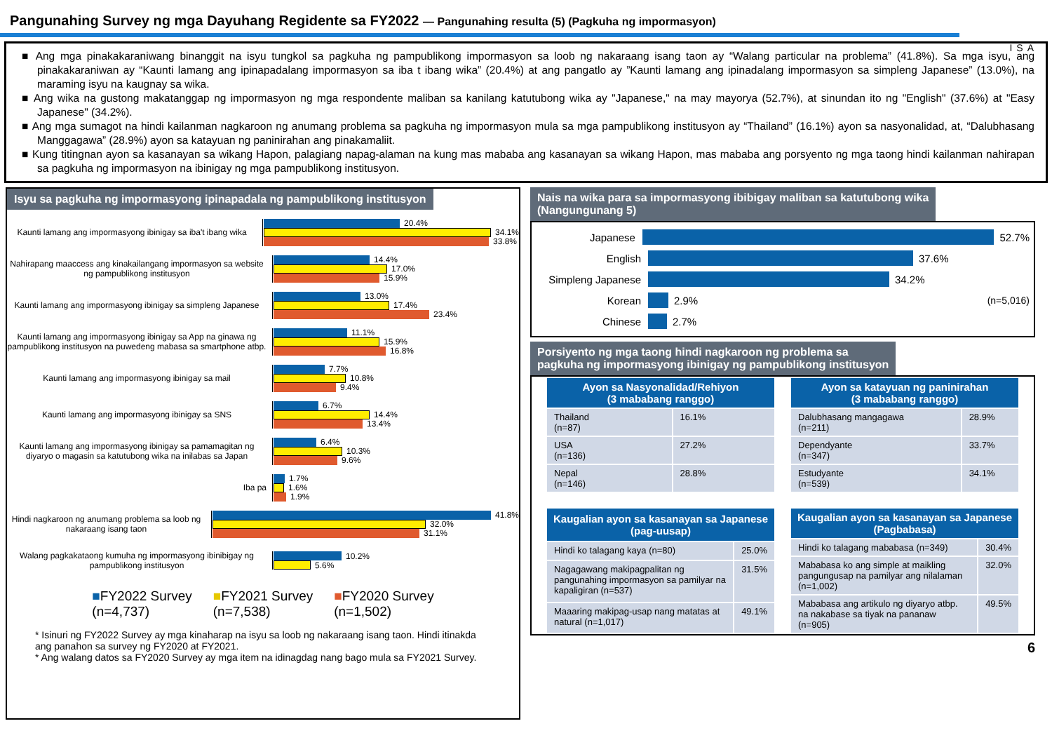Pangunahing Survey ng mga Dayuhang Regidente sa FY2022 — Pangunahing resulta (5) (Pagkuha ng impormasyon)
ISA
■ Ang mga pinakakaraniwang binanggit na isyu tungkol sa pagkuha ng pampublikong impormasyon sa loob ng nakaraang isang taon ay “Walang particular na problema” (41.8%). Sa mga isyu, ang pinakakaraniwan ay “Kaunti lamang ang ipinapadalang impormasyon sa iba t ibang wika” (20.4%) at ang pangatlo ay ”Kaunti lamang ang ipinadalang impormasyon sa simpleng Japanese” (13.0%), na maraming isyu na kaugnay sa wika.
■ Ang wika na gustong makatanggap ng impormasyon ng mga respondente maliban sa kanilang katutubong wika ay "Japanese," na may mayorya (52.7%), at sinundan ito ng "English" (37.6%) at "Easy Japanese" (34.2%).
■ Ang mga sumagot na hindi kailanman nagkaroon ng anumang problema sa pagkuha ng impormasyon mula sa mga pampublikong institusyon ay “Thailand” (16.1%) ayon sa nasyonalidad, at, “Dalubhasang Manggagawa” (28.9%) ayon sa katayuan ng paninirahan ang pinakamaliit.
■ Kung titingnan ayon sa kasanayan sa wikang Hapon, palagiang napag-alaman na kung mas mababa ang kasanayan sa wikang Hapon, mas mababa ang porsyento ng mga taong hindi kailanman nahirapan sa pagkuha ng impormasyon na ibinigay ng mga pampublikong institusyon.
Isyu sa pagkuha ng impormasyong ipinapadala ng pampublikong institusyon
Kaunti lamang ang impormasyong ibinigay sa iba't ibang wika
20.4%
34.1%
33.8%
Nahirapang maaccess ang kinakailangang impormasyon sa website ng pampublikong institusyon
14.4%
17.0%
15.9%
Kaunti lamang ang impormasyong ibinigay sa simpleng Japanese
13.0%
17.4%
23.4%
Kaunti lamang ang impormasyong ibinigay sa App na ginawa ng pampublikong institusyon na puwedeng mabasa sa smartphone atbp.
11.1%
15.9%
16.8%
Kaunti lamang ang impormasyong ibinigay sa mail
7.7%
10.8%
9.4%
Kaunti lamang ang impormasyong ibinigay sa SNS
6.7%
14.4%
13.4%
Kaunti lamang ang impormasyong ibinigay sa pamamagitan ng diyaryo o magasin sa katutubong wika na inilabas sa Japan
6.4%
10.3%
9.6%
Iba pa
1.7%
1.6%
1.9%
Hindi nagkaroon ng anumang problema sa loob ng nakaraang isang taon
41.8%
32.0%
31.1%
Walang pagkakataong kumuha ng impormasyong ibinibigay ng pampublikong institusyon
10.2%
5.6%
■FY2022 Survey
(n=4,737)
■FY2021 Survey
(n=7,538)
■FY2020 Survey
(n=1,502)
* Isinuri ng FY2022 Survey ay mga kinaharap na isyu sa loob ng nakaraang isang taon. Hindi itinakda ang panahon sa survey ng FY2020 at FY2021.
* Ang walang datos sa FY2020 Survey ay mga item na idinagdag nang bago mula sa FY2021 Survey.
Nais na wika para sa impormasyong ibibigay maliban sa katutubong wika
(Nangungunang 5)
Japanese
52.7%
English
37.6%
Simpleng Japanese
34.2%
Korean
2.9% (n=5,016)
Chinese
2.7%
Porsiyento ng mga taong hindi nagkaroon ng problema sa
pagkuha ng impormasyong ibinigay ng pampublikong institusyon
| Ayon sa Nasyonalidad/Rehiyon (3 mababang ranggo) | |
| --- | --- |
| Thailand (n=87) | 16.1% |
| USA (n=136) | 27.2% |
| Nepal (n=146) | 28.8% |
| Ayon sa katayuan ng paninirahan (3 mababang ranggo) | |
| --- | --- |
| Dalubhasang mangagawa (n=211) | 28.9% |
| Dependyante (n=347) | 33.7% |
| Estudyante (n=539) | 34.1% |
| Kaugalian ayon sa kasanayan sa Japanese (pag-uusap) | |
| --- | --- |
| Hindi ko talagang kaya (n=80) | 25.0% |
| Nagagawang makipagpalitan ng pangunahing impormasyon sa pamilyar na kapaligiran (n=537) | 31.5% |
| Maaaring makipag-usap nang matatas at natural (n=1,017) | 49.1% |
| Kaugalian ayon sa kasanayan sa Japanese (Pagbabasa) | |
| --- | --- |
| Hindi ko talagang mababasa (n=349) | 30.4% |
| Mababasa ko ang simple at maikling pangungusap na pamilyar ang nilalaman (n=1,002) | 32.0% |
| Mababasa ang artikulo ng diyaryo atbp. na nakabase sa tiyak na pananaw (n=905) | 49.5% |
6